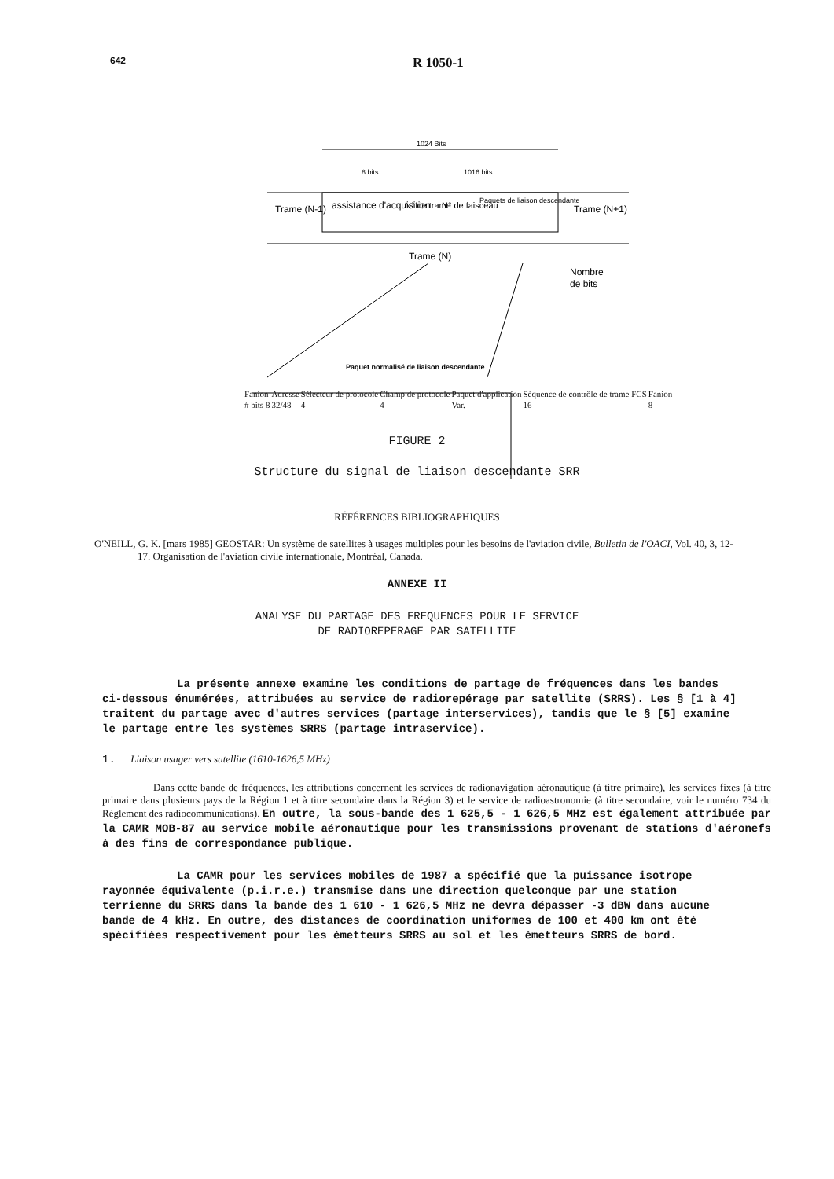642
R 1050-1
1024 Bits
8 bits
1016 bits
Trame (N-1)
assistance d'acquisition
N° de trame
N° de faisceau
Paquets de liaison descendante
Trame (N+1)
Trame (N)
Nombre
de bits
Paquet normalisé de liaison descendante
| Fanion | Adresse | Sélecteur de protocole | Champ de protocole | Paquet d'application | Séquence de contrôle de trame FCS | Fanion |
| # bits 8 | 32/48 | 4 | 4 | Var. | 16 | 8 |
FIGURE 2
Structure du signal de liaison descendante SRR
RÉFÉRENCES BIBLIOGRAPHIQUES
O'NEILL, G. K. [mars 1985] GEOSTAR: Un système de satellites à usages multiples pour les besoins de l'aviation civile, Bulletin de l'OACI, Vol. 40, 3, 12-17. Organisation de l'aviation civile internationale, Montréal, Canada.
ANNEXE II
ANALYSE DU PARTAGE DES FREQUENCES POUR LE SERVICE
DE RADIOREPERAGE PAR SATELLITE
La présente annexe examine les conditions de partage de fréquences dans les bandes ci-dessous énumérées, attribuées au service de radiorepérage par satellite (SRRS). Les § [1 à 4] traitent du partage avec d'autres services (partage interservices), tandis que le § [5] examine le partage entre les systèmes SRRS (partage intraservice).
1. Liaison usager vers satellite (1610-1626,5 MHz)
Dans cette bande de fréquences, les attributions concernent les services de radionavigation aéronautique (à titre primaire), les services fixes (à titre primaire dans plusieurs pays de la Région 1 et à titre secondaire dans la Région 3) et le service de radioastronomie (à titre secondaire, voir le numéro 734 du Règlement des radiocommunications). En outre, la sous-bande des 1 625,5 - 1 626,5 MHz est également attribuée par la CAMR MOB-87 au service mobile aéronautique pour les transmissions provenant de stations d'aéronefs à des fins de correspondance publique.
La CAMR pour les services mobiles de 1987 a spécifié que la puissance isotrope rayonnée équivalente (p.i.r.e.) transmise dans une direction quelconque par une station terrienne du SRRS dans la bande des 1 610 - 1 626,5 MHz ne devra dépasser -3 dBW dans aucune bande de 4 kHz. En outre, des distances de coordination uniformes de 100 et 400 km ont été spécifiées respectivement pour les émetteurs SRRS au sol et les émetteurs SRRS de bord.